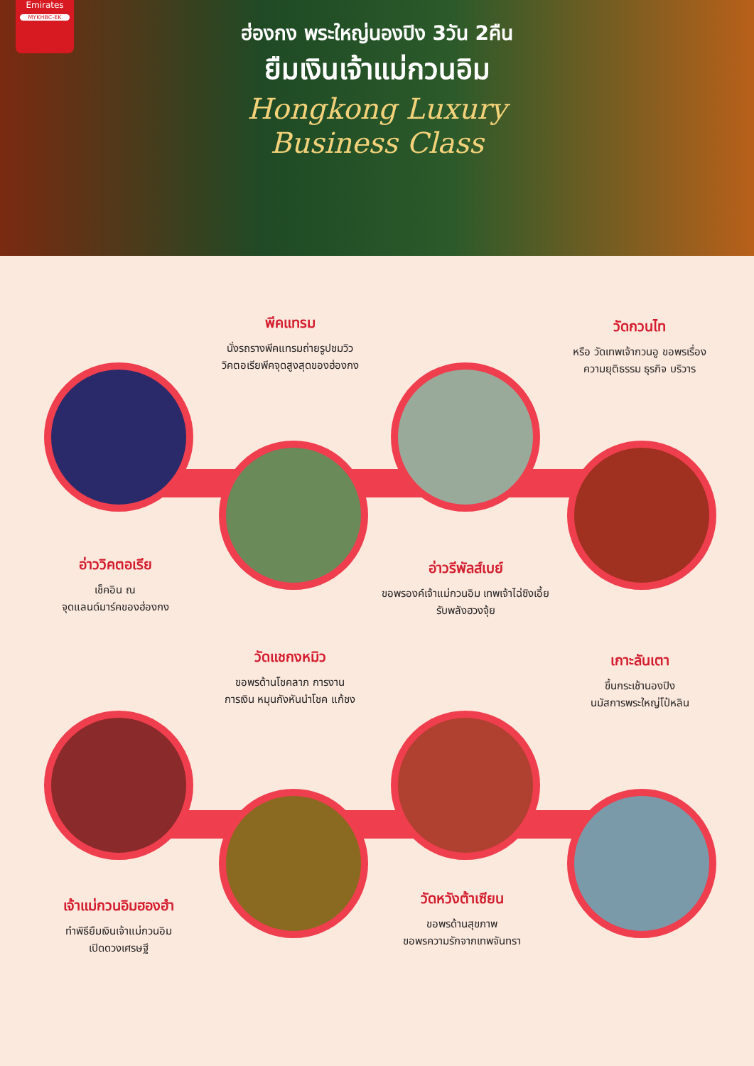Emirates
MYKHBC-EK
ฮ่องกง พระใหญ่นองปิง 3วัน 2คืน
ยืมเงินเจ้าแม่กวนอิม
Hongkong Luxury
Business Class
พีคแทรม
นั่งรถรางพีคแทรมถ่ายรูปชมวิว
วิคตอเรียพีคจุดสูงสุดของฮ่องกง
วัดกวนไท
หรือ วัดเทพเจ้ากวนอู ขอพรเรื่อง
ความยุติธรรม ธุรกิจ บริวาร
อ่าววิคตอเรีย
เช็คอิน ณ
จุดแลนด์มาร์คของฮ่องกง
อ่าวรีพัลส์เบย์
ขอพรองค์เจ้าแม่กวนอิม เทพเจ้าไฉ่ซิงเอี้ย
รับพลังฮวงจุ้ย
วัดแชกงหมิว
ขอพรด้านโชคลาภ การงาน
การเงิน หมุนกังหันนำโชค แก้ชง
เกาะลันเตา
ขึ้นกระเช้านองปิง
นมัสการพระใหญ่โป๋หลิน
เจ้าแม่กวนอิมฮองฮำ
ทำพิธียืมเงินเจ้าแม่กวนอิม
เปิดดวงเศรษฐี
วัดหวังต้าเซียน
ขอพรด้านสุขภาพ
ขอพรความรักจากเทพจันทรา